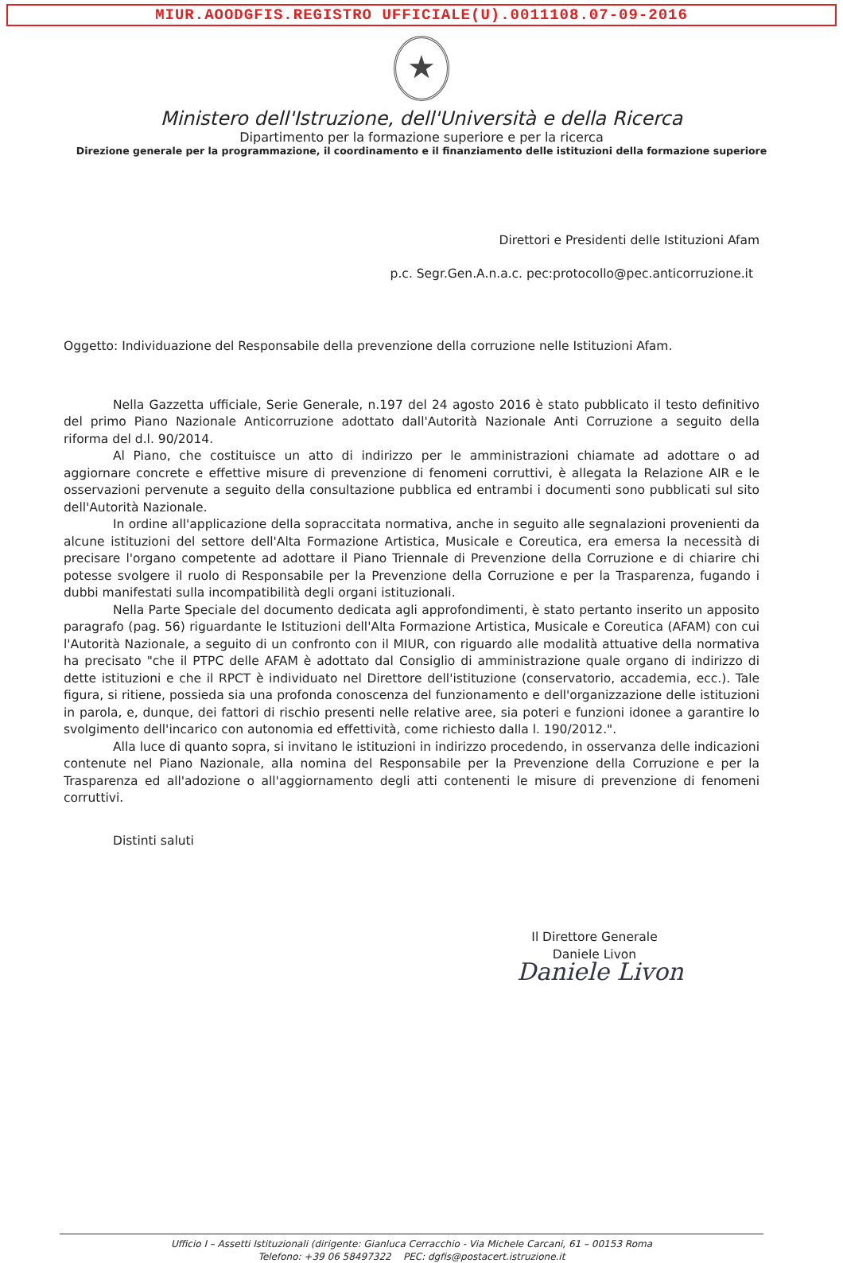MIUR.AOODGFIS.REGISTRO UFFICIALE(U).0011108.07-09-2016
★
Ministero dell'Istruzione, dell'Università e della Ricerca
Dipartimento per la formazione superiore e per la ricerca
Direzione generale per la programmazione, il coordinamento e il finanziamento delle istituzioni della formazione superiore
Direttori e Presidenti delle Istituzioni Afam
p.c. Segr.Gen.A.n.a.c. pec:protocollo@pec.anticorruzione.it
Oggetto: Individuazione del Responsabile della prevenzione della corruzione nelle Istituzioni Afam.
Nella Gazzetta ufficiale, Serie Generale, n.197 del 24 agosto 2016 è stato pubblicato il testo definitivo del primo Piano Nazionale Anticorruzione adottato dall'Autorità Nazionale Anti Corruzione a seguito della riforma del d.l. 90/2014.
Al Piano, che costituisce un atto di indirizzo per le amministrazioni chiamate ad adottare o ad aggiornare concrete e effettive misure di prevenzione di fenomeni corruttivi, è allegata la Relazione AIR e le osservazioni pervenute a seguito della consultazione pubblica ed entrambi i documenti sono pubblicati sul sito dell'Autorità Nazionale.
In ordine all'applicazione della sopraccitata normativa, anche in seguito alle segnalazioni provenienti da alcune istituzioni del settore dell'Alta Formazione Artistica, Musicale e Coreutica, era emersa la necessità di precisare l'organo competente ad adottare il Piano Triennale di Prevenzione della Corruzione e di chiarire chi potesse svolgere il ruolo di Responsabile per la Prevenzione della Corruzione e per la Trasparenza, fugando i dubbi manifestati sulla incompatibilità degli organi istituzionali.
Nella Parte Speciale del documento dedicata agli approfondimenti, è stato pertanto inserito un apposito paragrafo (pag. 56) riguardante le Istituzioni dell'Alta Formazione Artistica, Musicale e Coreutica (AFAM) con cui l'Autorità Nazionale, a seguito di un confronto con il MIUR, con riguardo alle modalità attuative della normativa ha precisato "che il PTPC delle AFAM è adottato dal Consiglio di amministrazione quale organo di indirizzo di dette istituzioni e che il RPCT è individuato nel Direttore dell'istituzione (conservatorio, accademia, ecc.). Tale figura, si ritiene, possieda sia una profonda conoscenza del funzionamento e dell'organizzazione delle istituzioni in parola, e, dunque, dei fattori di rischio presenti nelle relative aree, sia poteri e funzioni idonee a garantire lo svolgimento dell'incarico con autonomia ed effettività, come richiesto dalla l. 190/2012.".
Alla luce di quanto sopra, si invitano le istituzioni in indirizzo procedendo, in osservanza delle indicazioni contenute nel Piano Nazionale, alla nomina del Responsabile per la Prevenzione della Corruzione e per la Trasparenza ed all'adozione o all'aggiornamento degli atti contenenti le misure di prevenzione di fenomeni corruttivi.
Distinti saluti
Il Direttore Generale
Daniele Livon
Daniele Livon
Ufficio I – Assetti Istituzionali (dirigente: Gianluca Cerracchio - Via Michele Carcani, 61 – 00153 Roma
Telefono: +39 06 58497322 PEC: dgfis@postacert.istruzione.it